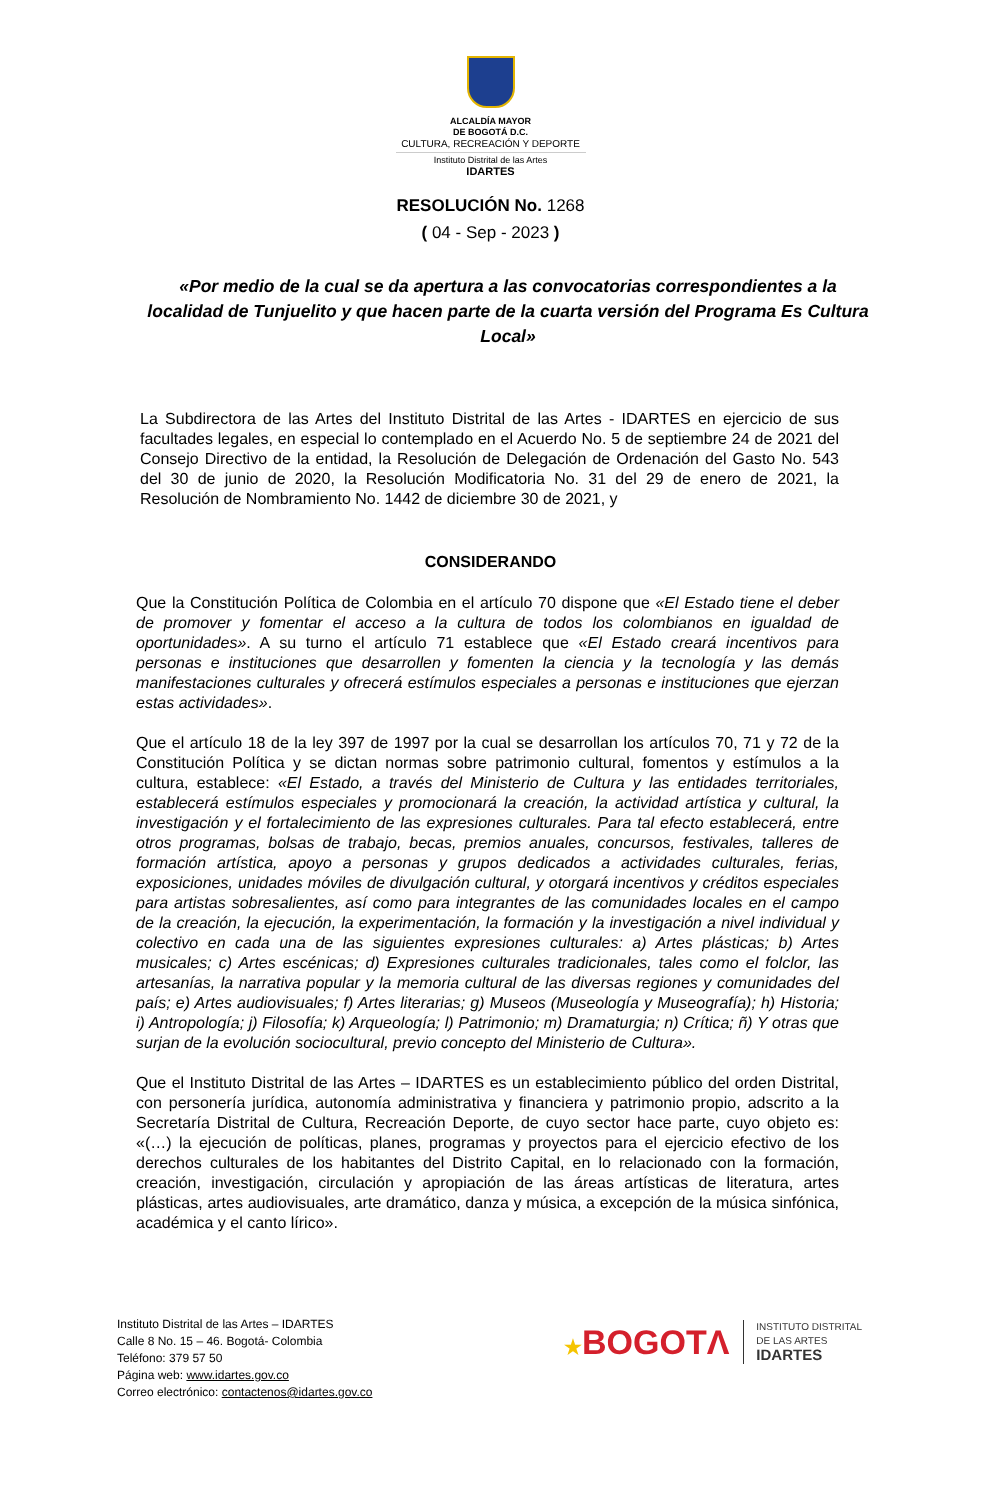ALCALDÍA MAYOR
DE BOGOTÁ D.C.
CULTURA, RECREACIÓN Y DEPORTE
Instituto Distrital de las Artes
IDARTES
RESOLUCIÓN No. 1268
( 04 - Sep - 2023 )
«Por medio de la cual se da apertura a las convocatorias correspondientes a la localidad de Tunjuelito y que hacen parte de la cuarta versión del Programa Es Cultura Local»
La Subdirectora de las Artes del Instituto Distrital de las Artes - IDARTES en ejercicio de sus facultades legales, en especial lo contemplado en el Acuerdo No. 5 de septiembre 24 de 2021 del Consejo Directivo de la entidad, la Resolución de Delegación de Ordenación del Gasto No. 543 del 30 de junio de 2020, la Resolución Modificatoria No. 31 del 29 de enero de 2021, la Resolución de Nombramiento No. 1442 de diciembre 30 de 2021, y
CONSIDERANDO
Que la Constitución Política de Colombia en el artículo 70 dispone que «El Estado tiene el deber de promover y fomentar el acceso a la cultura de todos los colombianos en igualdad de oportunidades». A su turno el artículo 71 establece que «El Estado creará incentivos para personas e instituciones que desarrollen y fomenten la ciencia y la tecnología y las demás manifestaciones culturales y ofrecerá estímulos especiales a personas e instituciones que ejerzan estas actividades».
Que el artículo 18 de la ley 397 de 1997 por la cual se desarrollan los artículos 70, 71 y 72 de la Constitución Política y se dictan normas sobre patrimonio cultural, fomentos y estímulos a la cultura, establece: «El Estado, a través del Ministerio de Cultura y las entidades territoriales, establecerá estímulos especiales y promocionará la creación, la actividad artística y cultural, la investigación y el fortalecimiento de las expresiones culturales. Para tal efecto establecerá, entre otros programas, bolsas de trabajo, becas, premios anuales, concursos, festivales, talleres de formación artística, apoyo a personas y grupos dedicados a actividades culturales, ferias, exposiciones, unidades móviles de divulgación cultural, y otorgará incentivos y créditos especiales para artistas sobresalientes, así como para integrantes de las comunidades locales en el campo de la creación, la ejecución, la experimentación, la formación y la investigación a nivel individual y colectivo en cada una de las siguientes expresiones culturales: a) Artes plásticas; b) Artes musicales; c) Artes escénicas; d) Expresiones culturales tradicionales, tales como el folclor, las artesanías, la narrativa popular y la memoria cultural de las diversas regiones y comunidades del país; e) Artes audiovisuales; f) Artes literarias; g) Museos (Museología y Museografía); h) Historia; i) Antropología; j) Filosofía; k) Arqueología; l) Patrimonio; m) Dramaturgia; n) Crítica; ñ) Y otras que surjan de la evolución sociocultural, previo concepto del Ministerio de Cultura».
Que el Instituto Distrital de las Artes – IDARTES es un establecimiento público del orden Distrital, con personería jurídica, autonomía administrativa y financiera y patrimonio propio, adscrito a la Secretaría Distrital de Cultura, Recreación Deporte, de cuyo sector hace parte, cuyo objeto es: «(…) la ejecución de políticas, planes, programas y proyectos para el ejercicio efectivo de los derechos culturales de los habitantes del Distrito Capital, en lo relacionado con la formación, creación, investigación, circulación y apropiación de las áreas artísticas de literatura, artes plásticas, artes audiovisuales, arte dramático, danza y música, a excepción de la música sinfónica, académica y el canto lírico».
Instituto Distrital de las Artes – IDARTES
Calle 8 No. 15 – 46. Bogotá- Colombia
Teléfono: 379 57 50
Página web: www.idartes.gov.co
Correo electrónico: contactenos@idartes.gov.co
★BOGOTΛ
INSTITUTO DISTRITAL
DE LAS ARTES
IDARTES